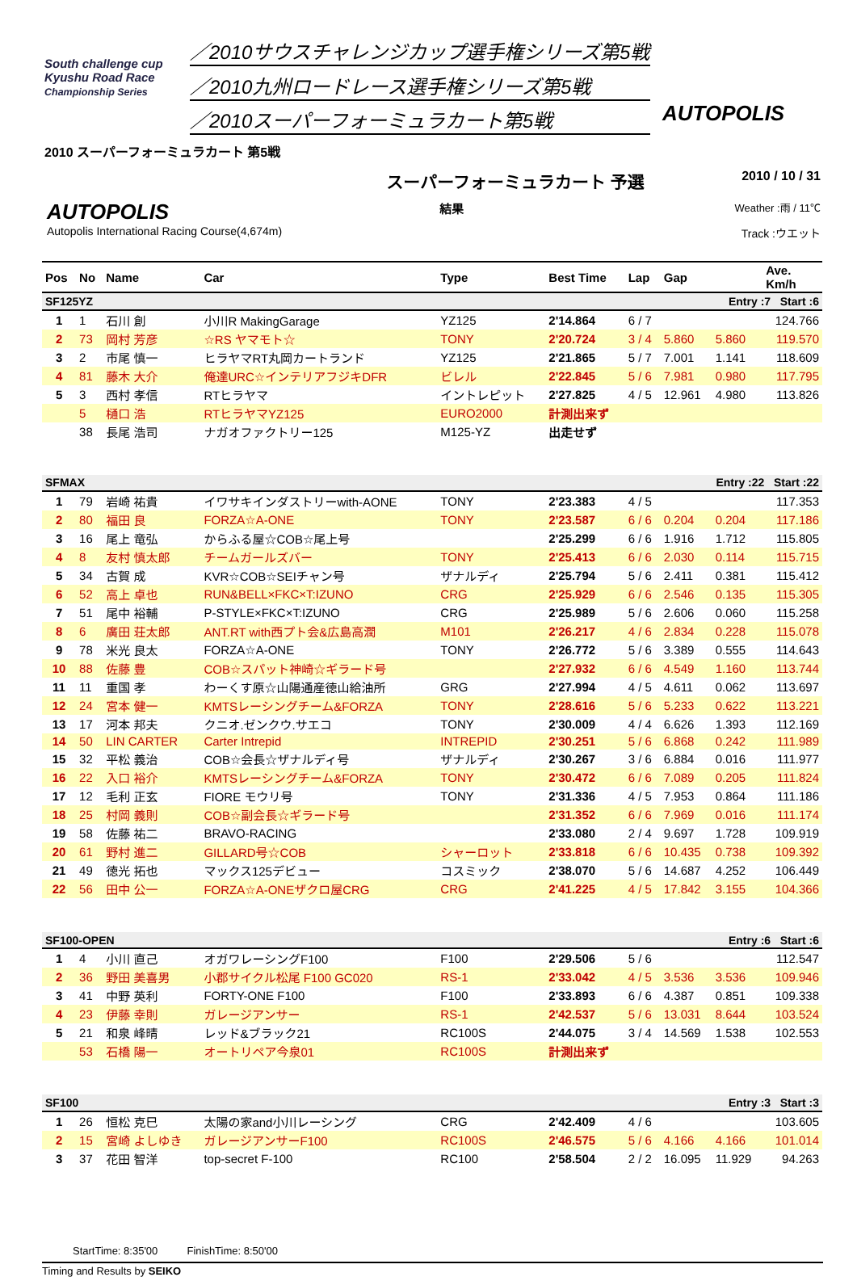South challenge cup
Kyushu Road Race
Championship Series
／2010サウスチャレンジカップ選手権シリーズ第5戦
／2010九州ロードレース選手権シリーズ第5戦
／2010スーパーフォーミュラカート第5戦 AUTOPOLIS
2010 スーパーフォーミュラカート 第5戦
スーパーフォーミュラカート 予選 2010 / 10 / 31
AUTOPOLIS 結果 Weather :雨 / 11℃
Autopolis International Racing Course(4,674m) Track :ウエット
| Pos | No | Name | Car | Type | Best Time | Lap | Gap | | Ave. Km/h |
| --- | --- | --- | --- | --- | --- | --- | --- | --- | --- |
| SF125YZ | | | | | | | Entry :7 Start :6 | | |
| 1 | 1 | 石川 創 | 小川R MakingGarage | YZ125 | 2'14.864 | 6 / 7 | | | 124.766 |
| 2 | 73 | 岡村 芳彦 | ☆RS ヤマモト☆ | TONY | 2'20.724 | 3 / 4 | 5.860 | 5.860 | 119.570 |
| 3 | 2 | 市尾 慎一 | ヒラヤマRT丸岡カートランド | YZ125 | 2'21.865 | 5 / 7 | 7.001 | 1.141 | 118.609 |
| 4 | 81 | 藤木 大介 | 俺達URC☆インテリアフジキDFR | ビレル | 2'22.845 | 5 / 6 | 7.981 | 0.980 | 117.795 |
| 5 | 3 | 西村 孝信 | RTヒラヤマ | イントレピット | 2'27.825 | 4 / 5 | 12.961 | 4.980 | 113.826 |
| | 5 | 樋口 浩 | RTヒラヤマYZ125 | EURO2000 | 計測出来ず | | | | |
| | 38 | 長尾 浩司 | ナガオファクトリー125 | M125-YZ | 出走せず | | | | |
| SFMAX | | | | | | | Entry :22 Start :22 | | |
| 1 | 79 | 岩崎 祐貴 | イワサキインダストリーwith-AONE | TONY | 2'23.383 | 4 / 5 | | | 117.353 |
| 2 | 80 | 福田 良 | FORZA☆A-ONE | TONY | 2'23.587 | 6 / 6 | 0.204 | 0.204 | 117.186 |
| 3 | 16 | 尾上 竜弘 | からふる屋☆COB☆尾上号 | | 2'25.299 | 6 / 6 | 1.916 | 1.712 | 115.805 |
| 4 | 8 | 友村 慎太郎 | チームガールズバー | TONY | 2'25.413 | 6 / 6 | 2.030 | 0.114 | 115.715 |
| 5 | 34 | 古賀 成 | KVR☆COB☆SEIチャン号 | ザナルディ | 2'25.794 | 5 / 6 | 2.411 | 0.381 | 115.412 |
| 6 | 52 | 高上 卓也 | RUN&BELL×FKC×T:IZUNO | CRG | 2'25.929 | 6 / 6 | 2.546 | 0.135 | 115.305 |
| 7 | 51 | 尾中 裕輔 | P-STYLE×FKC×T:IZUNO | CRG | 2'25.989 | 5 / 6 | 2.606 | 0.060 | 115.258 |
| 8 | 6 | 廣田 荘太郎 | ANT.RT with西プト会&広島高潤 | M101 | 2'26.217 | 4 / 6 | 2.834 | 0.228 | 115.078 |
| 9 | 78 | 米光 良太 | FORZA☆A-ONE | TONY | 2'26.772 | 5 / 6 | 3.389 | 0.555 | 114.643 |
| 10 | 88 | 佐藤 豊 | COB☆スパット神崎☆ギラード号 | | 2'27.932 | 6 / 6 | 4.549 | 1.160 | 113.744 |
| 11 | 11 | 重国 孝 | わーくす原☆山陽通産徳山給油所 | GRG | 2'27.994 | 4 / 5 | 4.611 | 0.062 | 113.697 |
| 12 | 24 | 宮本 健一 | KMTSレーシングチーム&FORZA | TONY | 2'28.616 | 5 / 6 | 5.233 | 0.622 | 113.221 |
| 13 | 17 | 河本 邦夫 | クニオ.ゼンクウ.サエコ | TONY | 2'30.009 | 4 / 4 | 6.626 | 1.393 | 112.169 |
| 14 | 50 | LIN CARTER | Carter Intrepid | INTREPID | 2'30.251 | 5 / 6 | 6.868 | 0.242 | 111.989 |
| 15 | 32 | 平松 義治 | COB☆会長☆ザナルディ号 | ザナルディ | 2'30.267 | 3 / 6 | 6.884 | 0.016 | 111.977 |
| 16 | 22 | 入口 裕介 | KMTSレーシングチーム&FORZA | TONY | 2'30.472 | 6 / 6 | 7.089 | 0.205 | 111.824 |
| 17 | 12 | 毛利 正玄 | FIORE モウリ号 | TONY | 2'31.336 | 4 / 5 | 7.953 | 0.864 | 111.186 |
| 18 | 25 | 村岡 義則 | COB☆副会長☆ギラード号 | | 2'31.352 | 6 / 6 | 7.969 | 0.016 | 111.174 |
| 19 | 58 | 佐藤 祐二 | BRAVO-RACING | | 2'33.080 | 2 / 4 | 9.697 | 1.728 | 109.919 |
| 20 | 61 | 野村 進二 | GILLARD号☆COB | シャーロット | 2'33.818 | 6 / 6 | 10.435 | 0.738 | 109.392 |
| 21 | 49 | 徳光 拓也 | マックス125デビュー | コスミック | 2'38.070 | 5 / 6 | 14.687 | 4.252 | 106.449 |
| 22 | 56 | 田中 公一 | FORZA☆A-ONEザクロ屋CRG | CRG | 2'41.225 | 4 / 5 | 17.842 | 3.155 | 104.366 |
| SF100-OPEN | | | | | | | Entry :6 Start :6 | | |
| 1 | 4 | 小川 直己 | オガワレーシングF100 | F100 | 2'29.506 | 5 / 6 | | | 112.547 |
| 2 | 36 | 野田 美喜男 | 小郡サイクル松尾 F100 GC020 | RS-1 | 2'33.042 | 4 / 5 | 3.536 | 3.536 | 109.946 |
| 3 | 41 | 中野 英利 | FORTY-ONE F100 | F100 | 2'33.893 | 6 / 6 | 4.387 | 0.851 | 109.338 |
| 4 | 23 | 伊藤 幸則 | ガレージアンサー | RS-1 | 2'42.537 | 5 / 6 | 13.031 | 8.644 | 103.524 |
| 5 | 21 | 和泉 峰晴 | レッド&ブラック21 | RC100S | 2'44.075 | 3 / 4 | 14.569 | 1.538 | 102.553 |
| | 53 | 石橋 陽一 | オートリペア今泉01 | RC100S | 計測出来ず | | | | |
| SF100 | | | | | | | Entry :3 Start :3 | | |
| 1 | 26 | 恒松 克巳 | 太陽の家and小川レーシング | CRG | 2'42.409 | 4 / 6 | | | 103.605 |
| 2 | 15 | 宮崎 よしゆき | ガレージアンサーF100 | RC100S | 2'46.575 | 5 / 6 | 4.166 | 4.166 | 101.014 |
| 3 | 37 | 花田 智洋 | top-secret F-100 | RC100 | 2'58.504 | 2 / 2 | 16.095 | 11.929 | 94.263 |
StartTime: 8:35'00 FinishTime: 8:50'00
Timing and Results by SEIKO